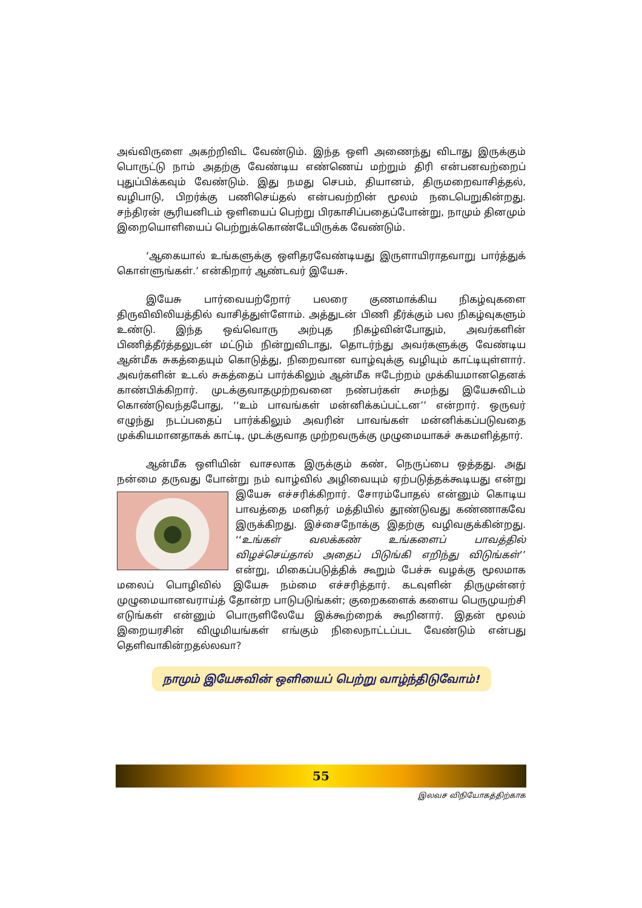அவ்விருளை அகற்றிவிட வேண்டும். இந்த ஒளி அணைந்து விடாது இருக்கும் பொருட்டு நாம் அதற்கு வேண்டிய எண்ணெய் மற்றும் திரி என்பனவற்றைப் புதுப்பிக்கவும் வேண்டும். இது நமது செபம், தியானம், திருமறைவாசித்தல், வழிபாடு, பிறர்க்கு பணிசெய்தல் என்பவற்றின் மூலம் நடைபெறுகின்றது. சந்திரன் சூரியனிடம் ஒளியைப் பெற்று பிரகாசிப்பதைப்போன்று, நாமும் தினமும் இறையொளியைப் பெற்றுக்கொண்டேயிருக்க வேண்டும்.
‘ஆகையால் உங்களுக்கு ஒளிதரவேண்டியது இருளாயிராதவாறு பார்த்துக் கொள்ளுங்கள்.’ என்கிறார் ஆண்டவர் இயேசு.
இயேசு பார்வையற்றோர் பலரை குணமாக்கிய நிகழ்வுகளை திருவிவிலியத்தில் வாசித்துள்ளோம். அத்துடன் பிணி தீர்க்கும் பல நிகழ்வுகளும் உண்டு. இந்த ஒவ்வொரு அற்புத நிகழ்வின்போதும், அவர்களின் பிணித்தீர்த்தலுடன் மட்டும் நின்றுவிடாது, தொடர்ந்து அவர்களுக்கு வேண்டிய ஆன்மீக சுகத்தையும் கொடுத்து, நிறைவான வாழ்வுக்கு வழியும் காட்டியுள்ளார். அவர்களின் உடல் சுகத்தைப் பார்க்கிலும் ஆன்மீக ஈடேற்றம் முக்கியமானதெனக் காண்பிக்கிறார். முடக்குவாதமுற்றவனை நண்பர்கள் சுமந்து இயேசுவிடம் கொண்டுவந்தபோது, ‘‘உம் பாவங்கள் மன்னிக்கப்பட்டன’’ என்றார். ஒருவர் எழுந்து நடப்பதைப் பார்க்கிலும் அவரின் பாவங்கள் மன்னிக்கப்படுவதை முக்கியமானதாகக் காட்டி, முடக்குவாத முற்றவருக்கு முழுமையாகச் சுகமளித்தார்.
ஆன்மீக ஒளியின் வாசலாக இருக்கும் கண், நெருப்பை ஒத்தது. அது நன்மை தருவது போன்று நம் வாழ்வில் அழிவையும் ஏற்படுத்தக்கூடியது என்று இயேசு எச்சரிக்கிறார். சோரம்போதல் என்னும் கொடிய பாவத்தை மனிதர் மத்தியில் தூண்டுவது கண்ணாகவே இருக்கிறது. இச்சைநோக்கு இதற்கு வழிவகுக்கின்றது. ‘‘உங்கள் வலக்கண் உங்களைப் பாவத்தில் விழச்செய்தால் அதைப் பிடுங்கி எறிந்து விடுங்கள்’’ என்று, மிகைப்படுத்திக் கூறும் பேச்சு வழக்கு மூலமாக மலைப் பொழிவில் இயேசு நம்மை எச்சரித்தார். கடவுளின் திருமுன்னர் முழுமையானவராய்த் தோன்ற பாடுபடுங்கள்; குறைகளைக் களைய பெருமுயற்சி எடுங்கள் என்னும் பொருளிலேயே இக்கூற்றைக் கூறினார். இதன் மூலம் இறையரசின் விழுமியங்கள் எங்கும் நிலைநாட்டப்பட வேண்டும் என்பது தெளிவாகின்றதல்லவா?
நாமும் இயேசுவின் ஒளியைப் பெற்று வாழ்ந்திடுவோம்!
55
இலவச விநியோகத்திற்காக